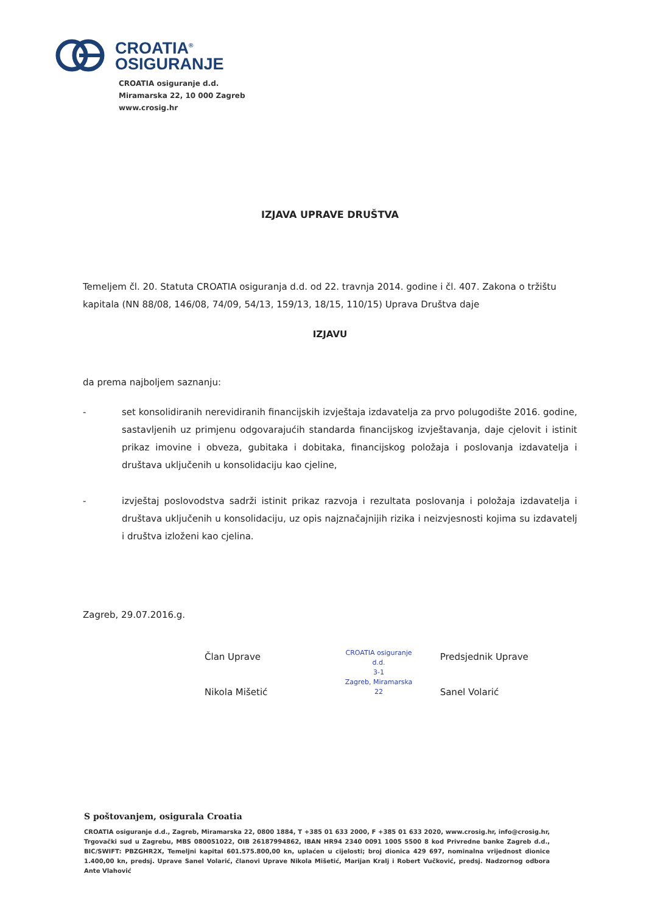CROATIA<sup>®</sup>
OSIGURANJE
CROATIA osiguranje d.d.
Miramarska 22, 10 000 Zagreb
www.crosig.hr
IZJAVA UPRAVE DRUŠTVA
Temeljem čl. 20. Statuta CROATIA osiguranja d.d. od 22. travnja 2014. godine i čl. 407. Zakona o tržištu kapitala (NN 88/08, 146/08, 74/09, 54/13, 159/13, 18/15, 110/15) Uprava Društva daje
IZJAVU
da prema najboljem saznanju:
- set konsolidiranih nerevidiranih financijskih izvještaja izdavatelja za prvo polugodište 2016. godine, sastavljenih uz primjenu odgovarajućih standarda financijskog izvještavanja, daje cjelovit i istinit prikaz imovine i obveza, gubitaka i dobitaka, financijskog položaja i poslovanja izdavatelja i društava uključenih u konsolidaciju kao cjeline,
- izvještaj poslovodstva sadrži istinit prikaz razvoja i rezultata poslovanja i položaja izdavatelja i društava uključenih u konsolidaciju, uz opis najznačajnijih rizika i neizvjesnosti kojima su izdavatelj i društva izloženi kao cjelina.
Zagreb, 29.07.2016.g.
Član Uprave
Nikola Mišetić
CROATIA osiguranje d.d.
3-1
Zagreb, Miramarska 22
Predsjednik Uprave
Sanel Volarić
S poštovanjem, osigurala Croatia
CROATIA osiguranje d.d., Zagreb, Miramarska 22, 0800 1884, T +385 01 633 2000, F +385 01 633 2020, www.crosig.hr, info@crosig.hr, Trgovački sud u Zagrebu, MBS 080051022, OIB 26187994862, IBAN HR94 2340 0091 1005 5500 8 kod Privredne banke Zagreb d.d., BIC/SWIFT: PBZGHR2X, Temeljni kapital 601.575.800,00 kn, uplaćen u cijelosti; broj dionica 429 697, nominalna vrijednost dionice 1.400,00 kn, predsj. Uprave Sanel Volarić, članovi Uprave Nikola Mišetić, Marijan Kralj i Robert Vučković, predsj. Nadzornog odbora Ante Vlahović